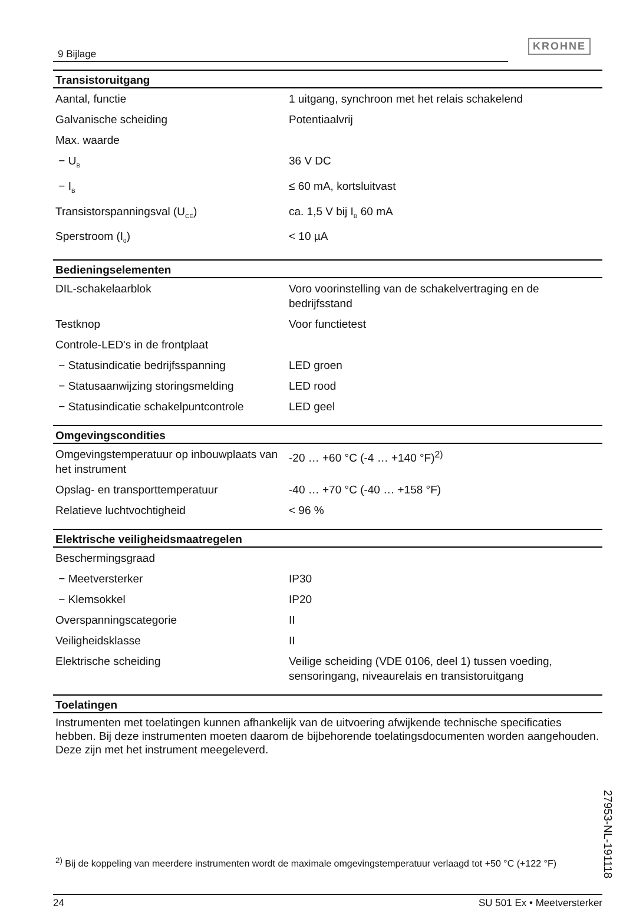9 Bijlage
KROHNE
| Transistoruitgang | |
| --- | --- |
| Aantal, functie | 1 uitgang, synchroon met het relais schakelend |
| Galvanische scheiding | Potentiaalvrij |
| Max. waarde | |
| − U<sub>B</sub> | 36 V DC |
| − I<sub>B</sub> | ≤ 60 mA, kortsluitvast |
| Transistorspanningsval (U<sub>CE</sub>) | ca. 1,5 V bij I<sub>B</sub> 60 mA |
| Sperstroom (I<sub>0</sub>) | < 10 µA |
| Bedieningselementen | |
| --- | --- |
| DIL-schakelaarblok | Voro voorinstelling van de schakelvertraging en de bedrijfsstand |
| Testknop | Voor functietest |
| Controle-LED's in de frontplaat | |
| − Statusindicatie bedrijfsspanning | LED groen |
| − Statusaanwijzing storingsmelding | LED rood |
| − Statusindicatie schakelpuntcontrole | LED geel |
| Omgevingscondities | |
| --- | --- |
| Omgevingstemperatuur op inbouwplaats van het instrument | -20 … +60 °C (-4 … +140 °F)<sup>2)</sup> |
| Opslag- en transporttemperatuur | -40 … +70 °C (-40 … +158 °F) |
| Relatieve luchtvochtigheid | < 96 % |
| Elektrische veiligheidsmaatregelen | |
| --- | --- |
| Beschermingsgraad | |
| − Meetversterker | IP30 |
| − Klemsokkel | IP20 |
| Overspanningscategorie | II |
| Veiligheidsklasse | II |
| Elektrische scheiding | Veilige scheiding (VDE 0106, deel 1) tussen voeding, sensoringang, niveaurelais en transistoruitgang |
| Toelatingen |
| --- |
Instrumenten met toelatingen kunnen afhankelijk van de uitvoering afwijkende technische specificaties hebben. Bij deze instrumenten moeten daarom de bijbehorende toelatingsdocumenten worden aangehouden. Deze zijn met het instrument meegeleverd.
<sup>2)</sup> Bij de koppeling van meerdere instrumenten wordt de maximale omgevingstemperatuur verlaagd tot +50 °C (+122 °F)
27953-NL-191118
24 SU 501 Ex • Meetversterker